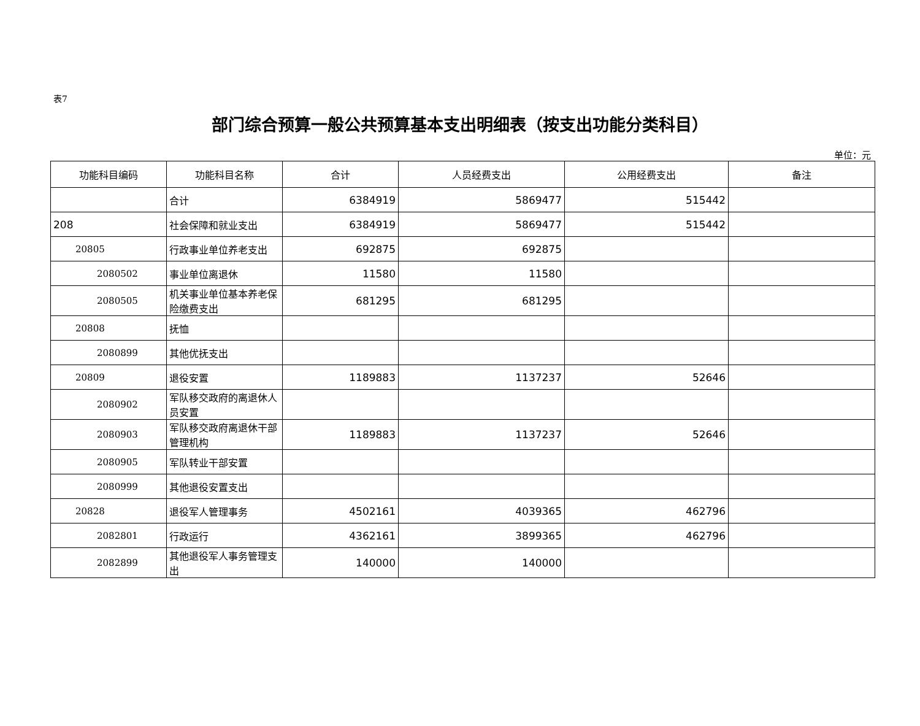表7
部门综合预算一般公共预算基本支出明细表（按支出功能分类科目）
单位：元
| 功能科目编码 | 功能科目名称 | 合计 | 人员经费支出 | 公用经费支出 | 备注 |
| --- | --- | --- | --- | --- | --- |
| | 合计 | 6384919 | 5869477 | 515442 | |
| 208 | 社会保障和就业支出 | 6384919 | 5869477 | 515442 | |
| 20805 | 行政事业单位养老支出 | 692875 | 692875 | | |
| 2080502 | 事业单位离退休 | 11580 | 11580 | | |
| 2080505 | 机关事业单位基本养老保险缴费支出 | 681295 | 681295 | | |
| 20808 | 抚恤 | | | | |
| 2080899 | 其他优抚支出 | | | | |
| 20809 | 退役安置 | 1189883 | 1137237 | 52646 | |
| 2080902 | 军队移交政府的离退休人员安置 | | | | |
| 2080903 | 军队移交政府离退休干部管理机构 | 1189883 | 1137237 | 52646 | |
| 2080905 | 军队转业干部安置 | | | | |
| 2080999 | 其他退役安置支出 | | | | |
| 20828 | 退役军人管理事务 | 4502161 | 4039365 | 462796 | |
| 2082801 | 行政运行 | 4362161 | 3899365 | 462796 | |
| 2082899 | 其他退役军人事务管理支出 | 140000 | 140000 | | |